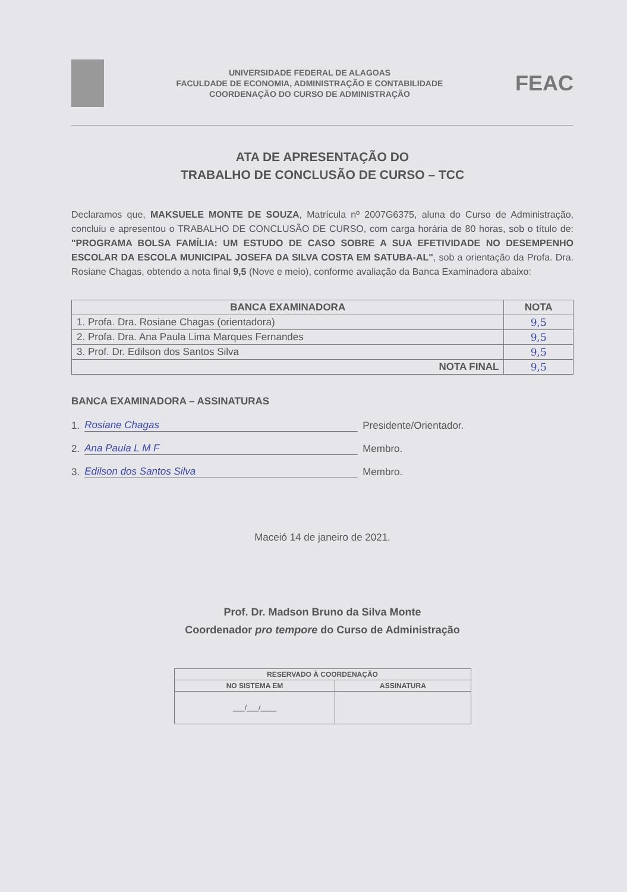UNIVERSIDADE FEDERAL DE ALAGOAS
FACULDADE DE ECONOMIA, ADMINISTRAÇÃO E CONTABILIDADE
COORDENAÇÃO DO CURSO DE ADMINISTRAÇÃO
FEAC
ATA DE APRESENTAÇÃO DO
TRABALHO DE CONCLUSÃO DE CURSO – TCC
Declaramos que, MAKSUELE MONTE DE SOUZA, Matrícula nº 2007G6375, aluna do Curso de Administração, concluiu e apresentou o TRABALHO DE CONCLUSÃO DE CURSO, com carga horária de 80 horas, sob o título de: "PROGRAMA BOLSA FAMÍLIA: UM ESTUDO DE CASO SOBRE A SUA EFETIVIDADE NO DESEMPENHO ESCOLAR DA ESCOLA MUNICIPAL JOSEFA DA SILVA COSTA EM SATUBA-AL", sob a orientação da Profa. Dra. Rosiane Chagas, obtendo a nota final 9,5 (Nove e meio), conforme avaliação da Banca Examinadora abaixo:
| BANCA EXAMINADORA | NOTA |
| --- | --- |
| 1. Profa. Dra. Rosiane Chagas (orientadora) | 9,5 |
| 2. Profa. Dra. Ana Paula Lima Marques Fernandes | 9,5 |
| 3. Prof. Dr. Edilson dos Santos Silva | 9,5 |
| NOTA FINAL | 9,5 |
BANCA EXAMINADORA – ASSINATURAS
1. Rosiane Chagas Presidente/Orientador.
2. Ana Paula L M F Membro.
3. Edilson dos Santos Silva Membro.
Maceió 14 de janeiro de 2021.
Prof. Dr. Madson Bruno da Silva Monte
Coordenador pro tempore do Curso de Administração
| RESERVADO À COORDENAÇÃO | |
| --- | --- |
| NO SISTEMA EM | ASSINATURA |
| ___/___/____ | |